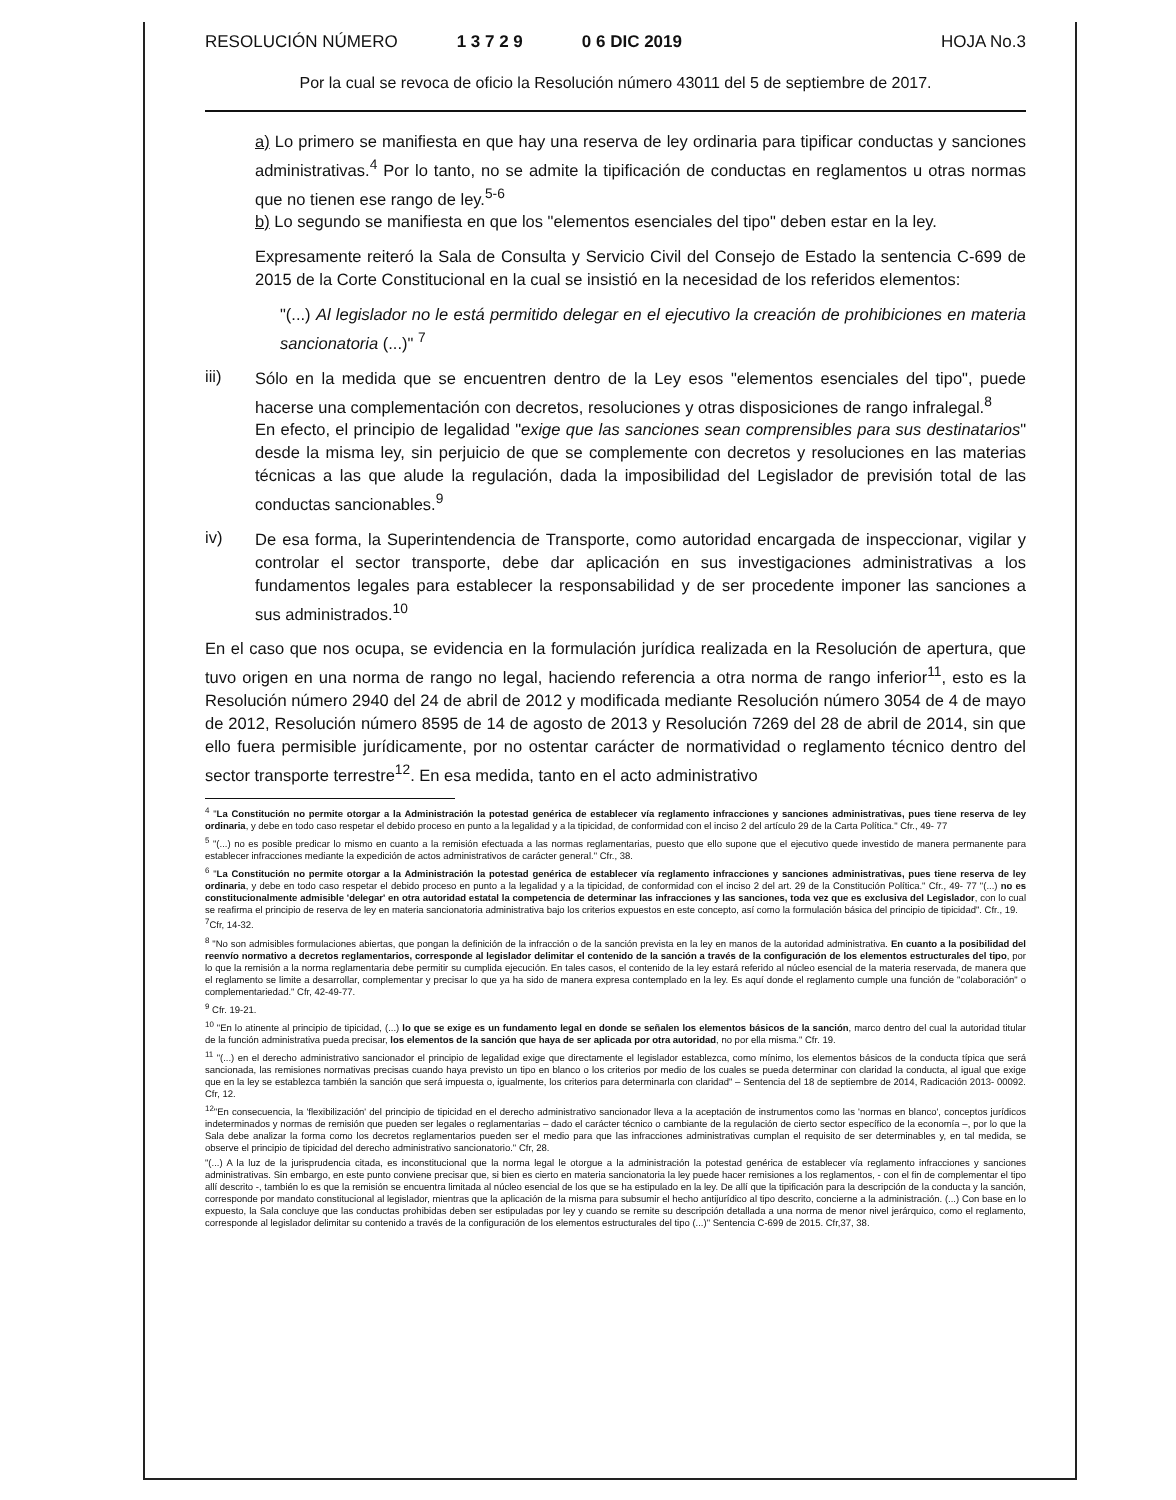RESOLUCIÓN NÚMERO 1 3 7 2 9 0 6 DIC 2019 HOJA No.3
Por la cual se revoca de oficio la Resolución número 43011 del 5 de septiembre de 2017.
a) Lo primero se manifiesta en que hay una reserva de ley ordinaria para tipificar conductas y sanciones administrativas.<sup>4</sup> Por lo tanto, no se admite la tipificación de conductas en reglamentos u otras normas que no tienen ese rango de ley.<sup>5-6</sup>
b) Lo segundo se manifiesta en que los "elementos esenciales del tipo" deben estar en la ley.
Expresamente reiteró la Sala de Consulta y Servicio Civil del Consejo de Estado la sentencia C-699 de 2015 de la Corte Constitucional en la cual se insistió en la necesidad de los referidos elementos:
"(...) Al legislador no le está permitido delegar en el ejecutivo la creación de prohibiciones en materia sancionatoria (...)" <sup>7</sup>
iii)
Sólo en la medida que se encuentren dentro de la Ley esos "elementos esenciales del tipo", puede hacerse una complementación con decretos, resoluciones y otras disposiciones de rango infralegal.<sup>8</sup>
En efecto, el principio de legalidad "exige que las sanciones sean comprensibles para sus destinatarios" desde la misma ley, sin perjuicio de que se complemente con decretos y resoluciones en las materias técnicas a las que alude la regulación, dada la imposibilidad del Legislador de previsión total de las conductas sancionables.<sup>9</sup>
iv)
De esa forma, la Superintendencia de Transporte, como autoridad encargada de inspeccionar, vigilar y controlar el sector transporte, debe dar aplicación en sus investigaciones administrativas a los fundamentos legales para establecer la responsabilidad y de ser procedente imponer las sanciones a sus administrados.<sup>10</sup>
En el caso que nos ocupa, se evidencia en la formulación jurídica realizada en la Resolución de apertura, que tuvo origen en una norma de rango no legal, haciendo referencia a otra norma de rango inferior<sup>11</sup>, esto es la Resolución número 2940 del 24 de abril de 2012 y modificada mediante Resolución número 3054 de 4 de mayo de 2012, Resolución número 8595 de 14 de agosto de 2013 y Resolución 7269 del 28 de abril de 2014, sin que ello fuera permisible jurídicamente, por no ostentar carácter de normatividad o reglamento técnico dentro del sector transporte terrestre<sup>12</sup>. En esa medida, tanto en el acto administrativo
<sup>4</sup> "La Constitución no permite otorgar a la Administración la potestad genérica de establecer vía reglamento infracciones y sanciones administrativas, pues tiene reserva de ley ordinaria, y debe en todo caso respetar el debido proceso en punto a la legalidad y a la tipicidad, de conformidad con el inciso 2 del artículo 29 de la Carta Política." Cfr., 49- 77
<sup>5</sup> "(...) no es posible predicar lo mismo en cuanto a la remisión efectuada a las normas reglamentarias, puesto que ello supone que el ejecutivo quede investido de manera permanente para establecer infracciones mediante la expedición de actos administrativos de carácter general." Cfr., 38.
<sup>6</sup> "La Constitución no permite otorgar a la Administración la potestad genérica de establecer vía reglamento infracciones y sanciones administrativas, pues tiene reserva de ley ordinaria, y debe en todo caso respetar el debido proceso en punto a la legalidad y a la tipicidad, de conformidad con el inciso 2 del art. 29 de la Constitución Política." Cfr., 49- 77 "(...) no es constitucionalmente admisible 'delegar' en otra autoridad estatal la competencia de determinar las infracciones y las sanciones, toda vez que es exclusiva del Legislador, con lo cual se reafirma el principio de reserva de ley en materia sancionatoria administrativa bajo los criterios expuestos en este concepto, así como la formulación básica del principio de tipicidad". Cfr., 19.
<sup>7</sup> Cfr, 14-32.
<sup>8</sup> "No son admisibles formulaciones abiertas, que pongan la definición de la infracción o de la sanción prevista en la ley en manos de la autoridad administrativa. En cuanto a la posibilidad del reenvío normativo a decretos reglamentarios, corresponde al legislador delimitar el contenido de la sanción a través de la configuración de los elementos estructurales del tipo, por lo que la remisión a la norma reglamentaria debe permitir su cumplida ejecución. En tales casos, el contenido de la ley estará referido al núcleo esencial de la materia reservada, de manera que el reglamento se limite a desarrollar, complementar y precisar lo que ya ha sido de manera expresa contemplado en la ley. Es aquí donde el reglamento cumple una función de "colaboración" o complementariedad." Cfr, 42-49-77.
<sup>9</sup> Cfr. 19-21.
<sup>10</sup> "En lo atinente al principio de tipicidad, (...) lo que se exige es un fundamento legal en donde se señalen los elementos básicos de la sanción, marco dentro del cual la autoridad titular de la función administrativa pueda precisar, los elementos de la sanción que haya de ser aplicada por otra autoridad, no por ella misma." Cfr. 19.
<sup>11</sup> "(...) en el derecho administrativo sancionador el principio de legalidad exige que directamente el legislador establezca, como mínimo, los elementos básicos de la conducta típica que será sancionada, las remisiones normativas precisas cuando haya previsto un tipo en blanco o los criterios por medio de los cuales se pueda determinar con claridad la conducta, al igual que exige que en la ley se establezca también la sanción que será impuesta o, igualmente, los criterios para determinarla con claridad" – Sentencia del 18 de septiembre de 2014, Radicación 2013- 00092. Cfr, 12.
<sup>12</sup> "En consecuencia, la 'flexibilización' del principio de tipicidad en el derecho administrativo sancionador lleva a la aceptación de instrumentos como las 'normas en blanco', conceptos jurídicos indeterminados y normas de remisión que pueden ser legales o reglamentarias – dado el carácter técnico o cambiante de la regulación de cierto sector específico de la economía –, por lo que la Sala debe analizar la forma como los decretos reglamentarios pueden ser el medio para que las infracciones administrativas cumplan el requisito de ser determinables y, en tal medida, se observe el principio de tipicidad del derecho administrativo sancionatorio." Cfr, 28.
"(...) A la luz de la jurisprudencia citada, es inconstitucional que la norma legal le otorgue a la administración la potestad genérica de establecer vía reglamento infracciones y sanciones administrativas. Sin embargo, en este punto conviene precisar que, si bien es cierto en materia sancionatoria la ley puede hacer remisiones a los reglamentos, - con el fin de complementar el tipo allí descrito -, también lo es que la remisión se encuentra limitada al núcleo esencial de los que se ha estipulado en la ley. De allí que la tipificación para la descripción de la conducta y la sanción, corresponde por mandato constitucional al legislador, mientras que la aplicación de la misma para subsumir el hecho antijurídico al tipo descrito, concierne a la administración. (...) Con base en lo expuesto, la Sala concluye que las conductas prohibidas deben ser estipuladas por ley y cuando se remite su descripción detallada a una norma de menor nivel jerárquico, como el reglamento, corresponde al legislador delimitar su contenido a través de la configuración de los elementos estructurales del tipo (...)" Sentencia C-699 de 2015. Cfr,37, 38.